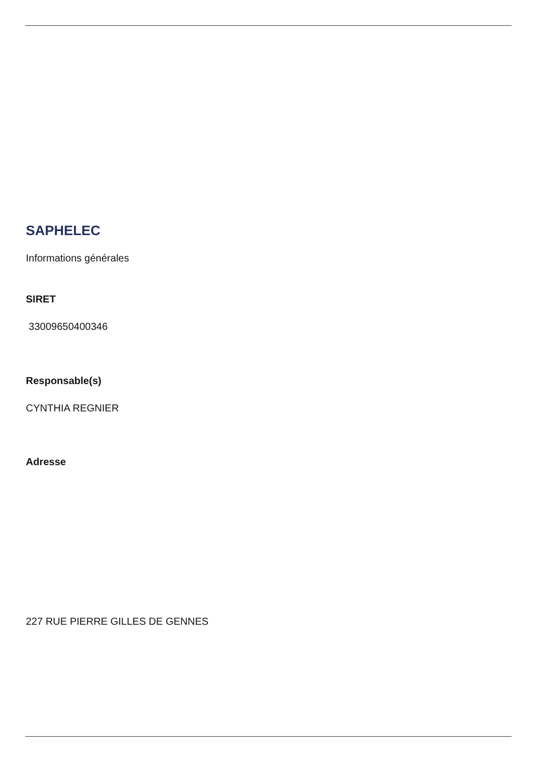SAPHELEC
Informations générales
SIRET
33009650400346
Responsable(s)
CYNTHIA REGNIER
Adresse
227 RUE PIERRE GILLES DE GENNES